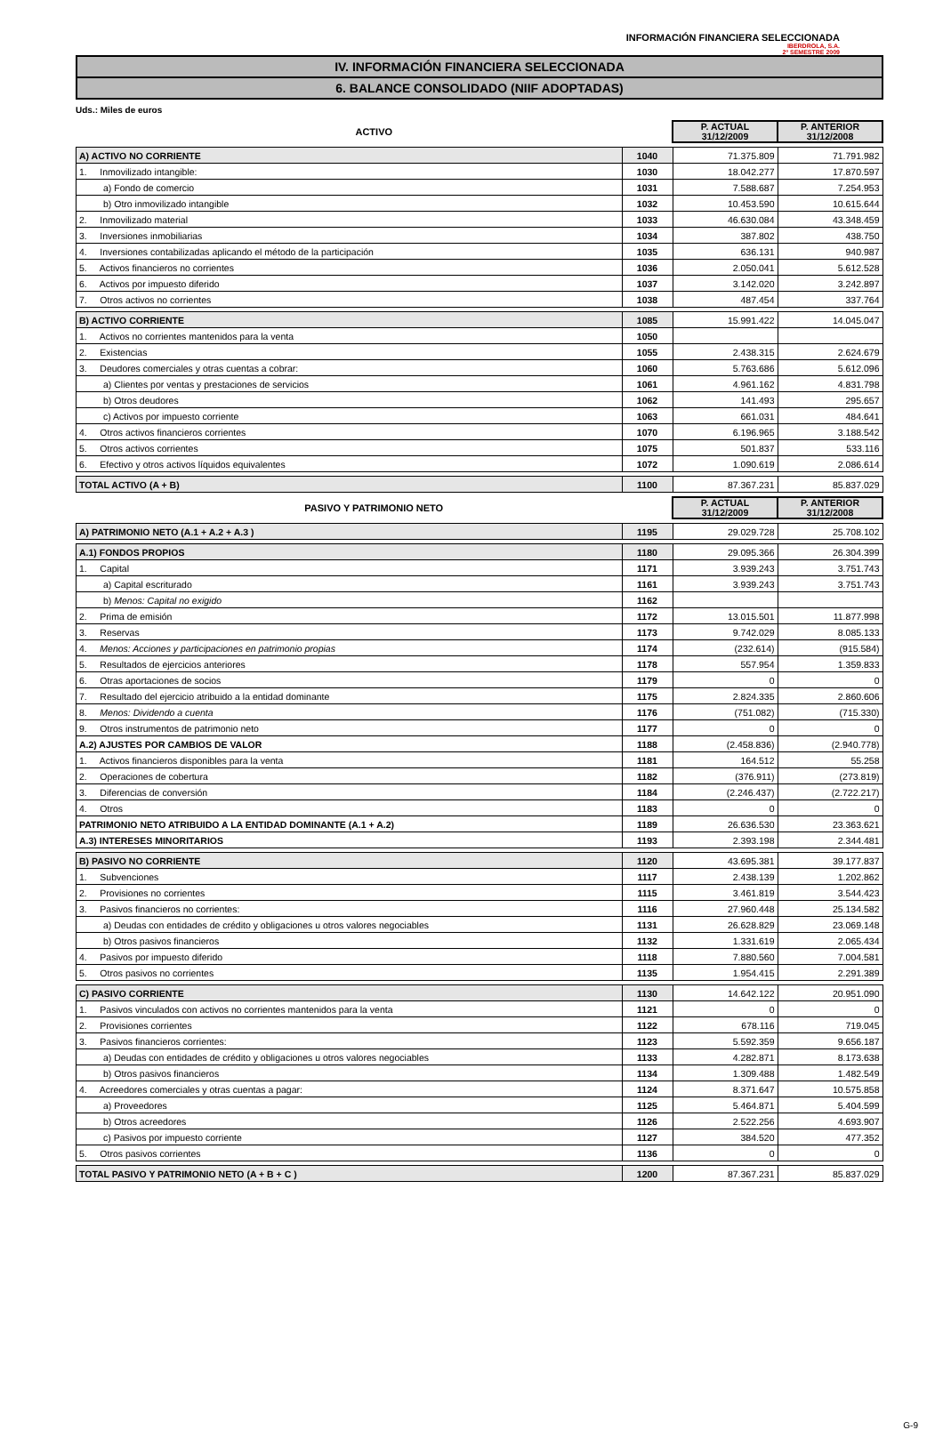INFORMACIÓN FINANCIERA SELECCIONADA
IBERDROLA, S.A.
2º SEMESTRE 2009
IV. INFORMACIÓN FINANCIERA SELECCIONADA
6. BALANCE CONSOLIDADO (NIIF ADOPTADAS)
Uds.: Miles de euros
| ACTIVO | | P. ACTUAL 31/12/2009 | P. ANTERIOR 31/12/2008 |
| --- | --- | --- | --- |
| A) ACTIVO NO CORRIENTE | 1040 | 71.375.809 | 71.791.982 |
| 1. Inmovilizado intangible: | 1030 | 18.042.277 | 17.870.597 |
| a) Fondo de comercio | 1031 | 7.588.687 | 7.254.953 |
| b) Otro inmovilizado intangible | 1032 | 10.453.590 | 10.615.644 |
| 2. Inmovilizado material | 1033 | 46.630.084 | 43.348.459 |
| 3. Inversiones inmobiliarias | 1034 | 387.802 | 438.750 |
| 4. Inversiones contabilizadas aplicando el método de la participación | 1035 | 636.131 | 940.987 |
| 5. Activos financieros no corrientes | 1036 | 2.050.041 | 5.612.528 |
| 6. Activos por impuesto diferido | 1037 | 3.142.020 | 3.242.897 |
| 7. Otros activos no corrientes | 1038 | 487.454 | 337.764 |
| B) ACTIVO CORRIENTE | 1085 | 15.991.422 | 14.045.047 |
| 1. Activos no corrientes mantenidos para la venta | 1050 | | |
| 2. Existencias | 1055 | 2.438.315 | 2.624.679 |
| 3. Deudores comerciales y otras cuentas a cobrar: | 1060 | 5.763.686 | 5.612.096 |
| a) Clientes por ventas y prestaciones de servicios | 1061 | 4.961.162 | 4.831.798 |
| b) Otros deudores | 1062 | 141.493 | 295.657 |
| c) Activos por impuesto corriente | 1063 | 661.031 | 484.641 |
| 4. Otros activos financieros corrientes | 1070 | 6.196.965 | 3.188.542 |
| 5. Otros activos corrientes | 1075 | 501.837 | 533.116 |
| 6. Efectivo y otros activos líquidos equivalentes | 1072 | 1.090.619 | 2.086.614 |
| TOTAL ACTIVO (A + B) | 1100 | 87.367.231 | 85.837.029 |
| PASIVO Y PATRIMONIO NETO | | P. ACTUAL 31/12/2009 | P. ANTERIOR 31/12/2008 |
| A) PATRIMONIO NETO (A.1 + A.2 + A.3 ) | 1195 | 29.029.728 | 25.708.102 |
| A.1) FONDOS PROPIOS | 1180 | 29.095.366 | 26.304.399 |
| 1. Capital | 1171 | 3.939.243 | 3.751.743 |
| a) Capital escriturado | 1161 | 3.939.243 | 3.751.743 |
| b) Menos: Capital no exigido | 1162 | | |
| 2. Prima de emisión | 1172 | 13.015.501 | 11.877.998 |
| 3. Reservas | 1173 | 9.742.029 | 8.085.133 |
| 4. Menos: Acciones y participaciones en patrimonio propias | 1174 | (232.614) | (915.584) |
| 5. Resultados de ejercicios anteriores | 1178 | 557.954 | 1.359.833 |
| 6. Otras aportaciones de socios | 1179 | 0 | 0 |
| 7. Resultado del ejercicio atribuido a la entidad dominante | 1175 | 2.824.335 | 2.860.606 |
| 8. Menos: Dividendo a cuenta | 1176 | (751.082) | (715.330) |
| 9. Otros instrumentos de patrimonio neto | 1177 | 0 | 0 |
| A.2) AJUSTES POR CAMBIOS DE VALOR | 1188 | (2.458.836) | (2.940.778) |
| 1. Activos financieros disponibles para la venta | 1181 | 164.512 | 55.258 |
| 2. Operaciones de cobertura | 1182 | (376.911) | (273.819) |
| 3. Diferencias de conversión | 1184 | (2.246.437) | (2.722.217) |
| 4. Otros | 1183 | 0 | 0 |
| PATRIMONIO NETO ATRIBUIDO A LA ENTIDAD DOMINANTE (A.1 + A.2) | 1189 | 26.636.530 | 23.363.621 |
| A.3) INTERESES MINORITARIOS | 1193 | 2.393.198 | 2.344.481 |
| B) PASIVO NO CORRIENTE | 1120 | 43.695.381 | 39.177.837 |
| 1. Subvenciones | 1117 | 2.438.139 | 1.202.862 |
| 2. Provisiones no corrientes | 1115 | 3.461.819 | 3.544.423 |
| 3. Pasivos financieros no corrientes: | 1116 | 27.960.448 | 25.134.582 |
| a) Deudas con entidades de crédito y obligaciones u otros valores negociables | 1131 | 26.628.829 | 23.069.148 |
| b) Otros pasivos financieros | 1132 | 1.331.619 | 2.065.434 |
| 4. Pasivos por impuesto diferido | 1118 | 7.880.560 | 7.004.581 |
| 5. Otros pasivos no corrientes | 1135 | 1.954.415 | 2.291.389 |
| C) PASIVO CORRIENTE | 1130 | 14.642.122 | 20.951.090 |
| 1. Pasivos vinculados con activos no corrientes mantenidos para la venta | 1121 | 0 | 0 |
| 2. Provisiones corrientes | 1122 | 678.116 | 719.045 |
| 3. Pasivos financieros corrientes: | 1123 | 5.592.359 | 9.656.187 |
| a) Deudas con entidades de crédito y obligaciones u otros valores negociables | 1133 | 4.282.871 | 8.173.638 |
| b) Otros pasivos financieros | 1134 | 1.309.488 | 1.482.549 |
| 4. Acreedores comerciales y otras cuentas a pagar: | 1124 | 8.371.647 | 10.575.858 |
| a) Proveedores | 1125 | 5.464.871 | 5.404.599 |
| b) Otros acreedores | 1126 | 2.522.256 | 4.693.907 |
| c) Pasivos por impuesto corriente | 1127 | 384.520 | 477.352 |
| 5. Otros pasivos corrientes | 1136 | 0 | 0 |
| TOTAL PASIVO Y PATRIMONIO NETO (A + B + C ) | 1200 | 87.367.231 | 85.837.029 |
G-9